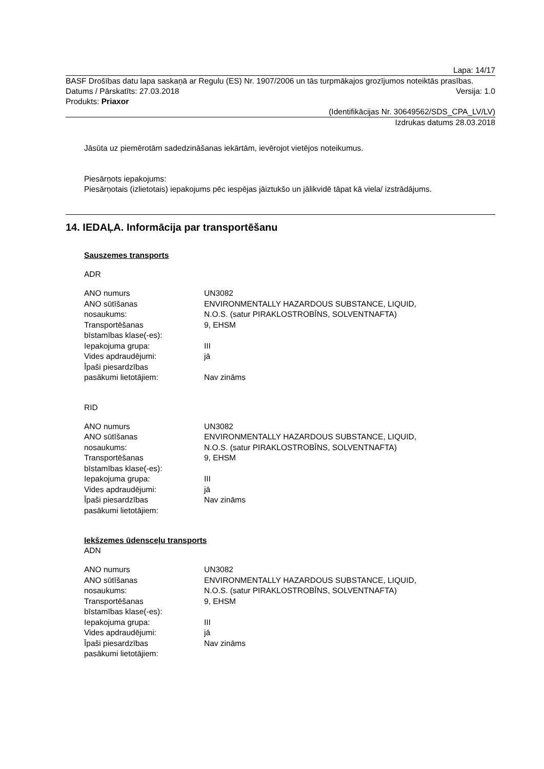Lapa: 14/17
BASF Drošības datu lapa saskaņā ar Regulu (ES) Nr. 1907/2006 un tās turpmākajos grozījumos noteiktās prasības.
Datums / Pārskatīts: 27.03.2018 Versija: 1.0
Produkts: Priaxor
(Identifikācijas Nr. 30649562/SDS_CPA_LV/LV)
Izdrukas datums 28.03.2018
Jāsūta uz piemērotām sadedzināšanas iekārtām, ievērojot vietējos noteikumus.
Piesārņots iepakojums:
Piesārņotais (izlietotais) iepakojums pēc iespējas jāiztukšo un jālikvidē tāpat kā viela/ izstrādājums.
14. IEDAĻA. Informācija par transportēšanu
Sauszemes transports
ADR
| ANO numurs | UN3082 |
| ANO sūtīšanas nosaukums: | ENVIRONMENTALLY HAZARDOUS SUBSTANCE, LIQUID, N.O.S. (satur PIRAKLOSTROBĪNS, SOLVENTNAFTA) |
| Transportēšanas bīstamības klase(-es): | 9, EHSM |
| Iepakojuma grupa: | III |
| Vides apdraudējumi: | jā |
| Īpaši piesardzības pasākumi lietotājiem: | Nav zināms |
RID
| ANO numurs | UN3082 |
| ANO sūtīšanas nosaukums: | ENVIRONMENTALLY HAZARDOUS SUBSTANCE, LIQUID, N.O.S. (satur PIRAKLOSTROBĪNS, SOLVENTNAFTA) |
| Transportēšanas bīstamības klase(-es): | 9, EHSM |
| Iepakojuma grupa: | III |
| Vides apdraudējumi: | jā |
| Īpaši piesardzības pasākumi lietotājiem: | Nav zināms |
Iekšzemes ūdensceļu transports
ADN
| ANO numurs | UN3082 |
| ANO sūtīšanas nosaukums: | ENVIRONMENTALLY HAZARDOUS SUBSTANCE, LIQUID, N.O.S. (satur PIRAKLOSTROBĪNS, SOLVENTNAFTA) |
| Transportēšanas bīstamības klase(-es): | 9, EHSM |
| Iepakojuma grupa: | III |
| Vides apdraudējumi: | jā |
| Īpaši piesardzības pasākumi lietotājiem: | Nav zināms |